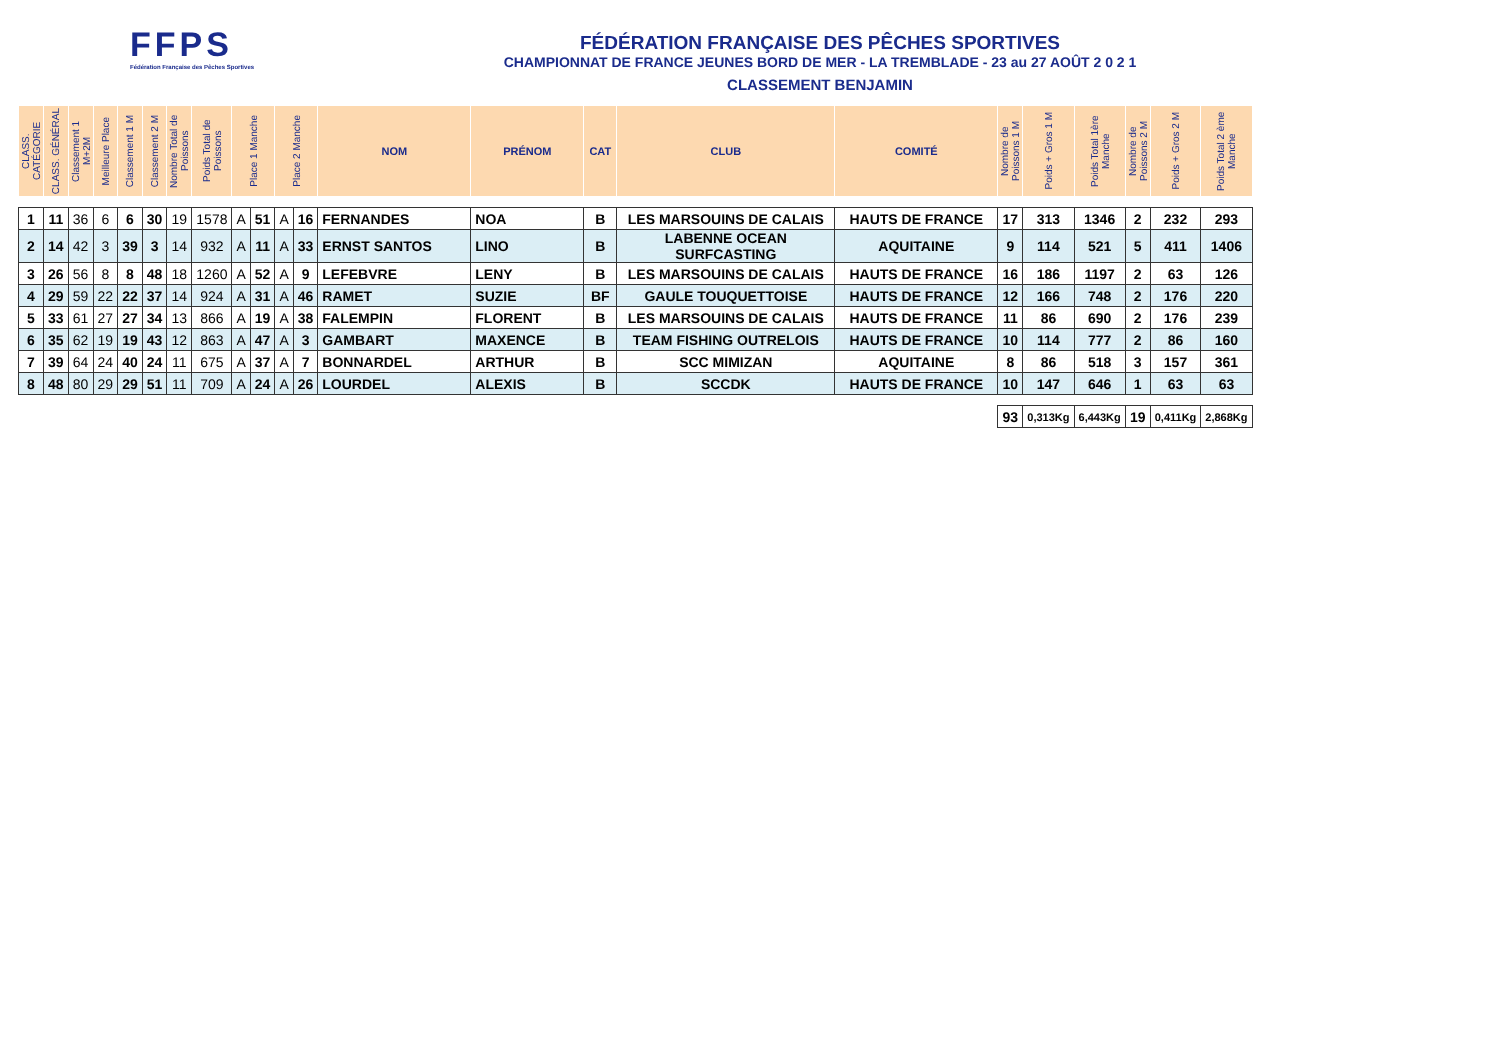FFPS
Fédération Française des Pêches Sportives
FÉDÉRATION FRANÇAISE DES PÊCHES SPORTIVES
CHAMPIONNAT DE FRANCE JEUNES BORD DE MER - LA TREMBLADE - 23 au 27 AOÛT 2 0 2 1
CLASSEMENT BENJAMIN
| CLASS. CATÉGORIE | CLASS. GÉNÉRAL | Classement 1 M+2M | Meilleure Place | Classement 1 M | Classement 2 M | Nombre Total de Poissons | Poids Total de Poissons | Place 1 Manche | | Place 2 Manche | | NOM | PRÉNOM | CAT | CLUB | COMITÉ | Nombre de Poissons 1 M | Poids + Gros 1 M | Poids Total 1ère Manche | Nombre de Poissons 2 M | Poids + Gros 2 M | Poids Total 2 ème Manche |
| --- | --- | --- | --- | --- | --- | --- | --- | --- | --- | --- | --- | --- | --- | --- | --- | --- | --- | --- | --- | --- | --- | --- |
| 1 | 11 | 36 | 6 | 6 | 30 | 19 | 1578 | A | 51 | A | 16 | FERNANDES | NOA | B | LES MARSOUINS DE CALAIS | HAUTS DE FRANCE | 17 | 313 | 1346 | 2 | 232 | 293 |
| 2 | 14 | 42 | 3 | 39 | 3 | 14 | 932 | A | 11 | A | 33 | ERNST SANTOS | LINO | B | LABENNE OCEAN SURFCASTING | AQUITAINE | 9 | 114 | 521 | 5 | 411 | 1406 |
| 3 | 26 | 56 | 8 | 8 | 48 | 18 | 1260 | A | 52 | A | 9 | LEFEBVRE | LENY | B | LES MARSOUINS DE CALAIS | HAUTS DE FRANCE | 16 | 186 | 1197 | 2 | 63 | 126 |
| 4 | 29 | 59 | 22 | 22 | 37 | 14 | 924 | A | 31 | A | 46 | RAMET | SUZIE | BF | GAULE TOUQUETTOISE | HAUTS DE FRANCE | 12 | 166 | 748 | 2 | 176 | 220 |
| 5 | 33 | 61 | 27 | 27 | 34 | 13 | 866 | A | 19 | A | 38 | FALEMPIN | FLORENT | B | LES MARSOUINS DE CALAIS | HAUTS DE FRANCE | 11 | 86 | 690 | 2 | 176 | 239 |
| 6 | 35 | 62 | 19 | 19 | 43 | 12 | 863 | A | 47 | A | 3 | GAMBART | MAXENCE | B | TEAM FISHING OUTRELOIS | HAUTS DE FRANCE | 10 | 114 | 777 | 2 | 86 | 160 |
| 7 | 39 | 64 | 24 | 40 | 24 | 11 | 675 | A | 37 | A | 7 | BONNARDEL | ARTHUR | B | SCC MIMIZAN | AQUITAINE | 8 | 86 | 518 | 3 | 157 | 361 |
| 8 | 48 | 80 | 29 | 29 | 51 | 11 | 709 | A | 24 | A | 26 | LOURDEL | ALEXIS | B | SCCDK | HAUTS DE FRANCE | 10 | 147 | 646 | 1 | 63 | 63 |
| | | | | | | | | | | | | | | | | | 93 | 0,313Kg | 6,443Kg | 19 | 0,411Kg | 2,868Kg |